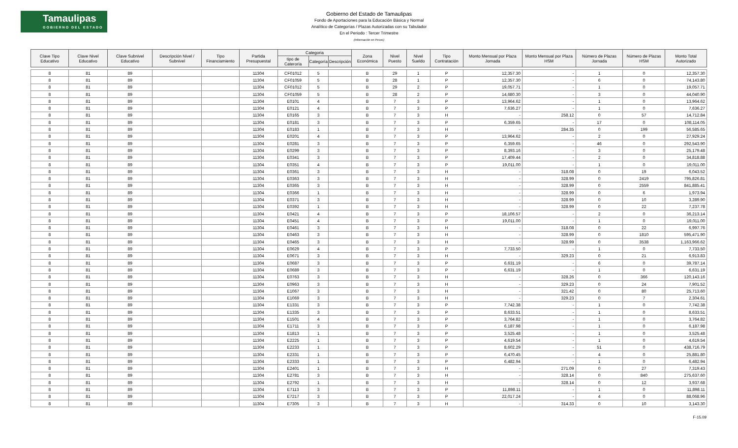Tamaulipas
GOBIERNO DEL ESTADO
Gobierno del Estado de Tamaulipas
Fondo de Aportaciones para la Educación Básica y Normal
Analítico de Categorías / Plazas Autorizadas con su Tabulador
En el Periodo : Tercer Trimestre
(Información en Pesos)
| Clave Tipo Educativo | Clave Nivel Educativo | Clave Subnivel Educativo | Descripción Nivel / Subnivel | Tipo Financiamiento | Partida Presupuestal | Categoria | | | Zona Económica | Nivel Puesto | Nivel Sueldo | Tipo Contratación | Monto Mensual por Plaza Jornada | Monto Mensual por Plaza HSM | Número de Plazas Jornada | Número de Plazas HSM | Monto Total Autorizado |
| --- | --- | --- | --- | --- | --- | --- | --- | --- | --- | --- | --- | --- | --- | --- | --- | --- | --- |
| | | | | | | tipo de Caterоría | Categoría | Descripción | | | | | | | | | |
| 8 | 81 | 89 | | | 11304 | CF01012 | 5 | | B | 29 | 1 | P | 12,357.30 | - | 1 | 0 | 12,357.30 |
| 8 | 81 | 89 | | | 11304 | CF01059 | 5 | | B | 28 | 1 | P | 12,357.30 | - | 6 | 0 | 74,143.80 |
| 8 | 81 | 89 | | | 11304 | CF01012 | 5 | | B | 29 | 2 | P | 19,057.71 | - | 1 | 0 | 19,057.71 |
| 8 | 81 | 89 | | | 11304 | CF01059 | 5 | | B | 28 | 2 | P | 14,680.30 | - | 3 | 0 | 44,040.90 |
| 8 | 81 | 89 | | | 11304 | E0101 | 4 | | B | 7 | 3 | P | 13,964.62 | - | 1 | 0 | 13,964.62 |
| 8 | 81 | 89 | | | 11304 | E0121 | 4 | | B | 7 | 3 | P | 7,636.27 | - | 1 | 0 | 7,636.27 |
| 8 | 81 | 89 | | | 11304 | E0165 | 3 | | B | 7 | 3 | H | - | 258.12 | 0 | 57 | 14,712.84 |
| 8 | 81 | 89 | | | 11304 | E0181 | 3 | | B | 7 | 3 | P | 6,359.65 | - | 17 | 0 | 108,114.05 |
| 8 | 81 | 89 | | | 11304 | E0183 | 1 | | B | 7 | 3 | H | - | 284.35 | 0 | 199 | 56,585.65 |
| 8 | 81 | 89 | | | 11304 | E0201 | 4 | | B | 7 | 3 | P | 13,964.62 | - | 2 | 0 | 27,929.24 |
| 8 | 81 | 89 | | | 11304 | E0281 | 3 | | B | 7 | 3 | P | 6,359.65 | - | 46 | 0 | 292,543.90 |
| 8 | 81 | 89 | | | 11304 | E0299 | 3 | | B | 7 | 3 | P | 8,393.16 | - | 3 | 0 | 25,179.48 |
| 8 | 81 | 89 | | | 11304 | E0341 | 3 | | B | 7 | 3 | P | 17,409.44 | - | 2 | 0 | 34,818.88 |
| 8 | 81 | 89 | | | 11304 | E0351 | 4 | | B | 7 | 3 | P | 19,011.00 | - | 1 | 0 | 19,011.00 |
| 8 | 81 | 89 | | | 11304 | E0361 | 3 | | B | 7 | 3 | H | - | 318.08 | 0 | 19 | 6,043.52 |
| 8 | 81 | 89 | | | 11304 | E0363 | 3 | | B | 7 | 3 | H | - | 328.99 | 0 | 2419 | 795,826.81 |
| 8 | 81 | 89 | | | 11304 | E0365 | 3 | | B | 7 | 3 | H | - | 328.99 | 0 | 2559 | 841,885.41 |
| 8 | 81 | 89 | | | 11304 | E0366 | 1 | | B | 7 | 3 | H | - | 328.99 | 0 | 6 | 1,973.94 |
| 8 | 81 | 89 | | | 11304 | E0371 | 3 | | B | 7 | 3 | H | - | 328.99 | 0 | 10 | 3,289.90 |
| 8 | 81 | 89 | | | 11304 | E0392 | 1 | | B | 7 | 3 | H | - | 328.99 | 0 | 22 | 7,237.78 |
| 8 | 81 | 89 | | | 11304 | E0421 | 4 | | B | 7 | 3 | P | 18,106.57 | - | 2 | 0 | 36,213.14 |
| 8 | 81 | 89 | | | 11304 | E0451 | 4 | | B | 7 | 3 | P | 19,011.00 | - | 1 | 0 | 19,011.00 |
| 8 | 81 | 89 | | | 11304 | E0461 | 3 | | B | 7 | 3 | H | - | 318.08 | 0 | 22 | 6,997.76 |
| 8 | 81 | 89 | | | 11304 | E0463 | 3 | | B | 7 | 3 | H | - | 328.99 | 0 | 1810 | 595,471.90 |
| 8 | 81 | 89 | | | 11304 | E0465 | 3 | | B | 7 | 3 | H | - | 328.99 | 0 | 3538 | 1,163,966.62 |
| 8 | 81 | 89 | | | 11304 | E0629 | 4 | | B | 7 | 3 | P | 7,733.50 | - | 1 | 0 | 7,733.50 |
| 8 | 81 | 89 | | | 11304 | E0671 | 3 | | B | 7 | 3 | H | - | 329.23 | 0 | 21 | 6,913.83 |
| 8 | 81 | 89 | | | 11304 | E0687 | 3 | | B | 7 | 3 | P | 6,631.19 | - | 6 | 0 | 39,787.14 |
| 8 | 81 | 89 | | | 11304 | E0689 | 3 | | B | 7 | 3 | P | 6,631.19 | - | 1 | 0 | 6,631.19 |
| 8 | 81 | 89 | | | 11304 | E0763 | 3 | | B | 7 | 3 | H | - | 328.26 | 0 | 366 | 120,143.16 |
| 8 | 81 | 89 | | | 11304 | E0963 | 3 | | B | 7 | 3 | H | - | 329.23 | 0 | 24 | 7,901.52 |
| 8 | 81 | 89 | | | 11304 | E1067 | 3 | | B | 7 | 3 | H | - | 321.42 | 0 | 80 | 25,713.60 |
| 8 | 81 | 89 | | | 11304 | E1069 | 3 | | B | 7 | 3 | H | - | 329.23 | 0 | 7 | 2,304.61 |
| 8 | 81 | 89 | | | 11304 | E1331 | 3 | | B | 7 | 3 | P | 7,742.38 | - | 1 | 0 | 7,742.38 |
| 8 | 81 | 89 | | | 11304 | E1335 | 3 | | B | 7 | 3 | P | 8,633.51 | - | 1 | 0 | 8,633.51 |
| 8 | 81 | 89 | | | 11304 | E1501 | 4 | | B | 7 | 3 | P | 3,764.82 | - | 1 | 0 | 3,764.82 |
| 8 | 81 | 89 | | | 11304 | E1711 | 3 | | B | 7 | 3 | P | 6,187.98 | - | 1 | 0 | 6,187.98 |
| 8 | 81 | 89 | | | 11304 | E1813 | 1 | | B | 7 | 3 | P | 3,525.48 | - | 1 | 0 | 3,525.48 |
| 8 | 81 | 89 | | | 11304 | E2225 | 1 | | B | 7 | 3 | P | 4,619.54 | - | 1 | 0 | 4,619.54 |
| 8 | 81 | 89 | | | 11304 | E2233 | 1 | | B | 7 | 3 | P | 8,602.29 | - | 51 | 0 | 438,716.79 |
| 8 | 81 | 89 | | | 11304 | E2331 | 1 | | B | 7 | 3 | P | 6,470.45 | - | 4 | 0 | 25,881.80 |
| 8 | 81 | 89 | | | 11304 | E2333 | 1 | | B | 7 | 3 | P | 6,482.94 | - | 1 | 0 | 6,482.94 |
| 8 | 81 | 89 | | | 11304 | E2401 | 1 | | B | 7 | 3 | H | - | 271.09 | 0 | 27 | 7,319.43 |
| 8 | 81 | 89 | | | 11304 | E2781 | 3 | | B | 7 | 3 | H | - | 328.14 | 0 | 840 | 275,637.60 |
| 8 | 81 | 89 | | | 11304 | E2792 | 1 | | B | 7 | 3 | H | - | 328.14 | 0 | 12 | 3,937.68 |
| 8 | 81 | 89 | | | 11304 | E7113 | 3 | | B | 7 | 3 | P | 11,898.11 | - | 1 | 0 | 11,898.11 |
| 8 | 81 | 89 | | | 11304 | E7217 | 3 | | B | 7 | 3 | P | 22,017.24 | - | 4 | 0 | 88,068.96 |
| 8 | 81 | 89 | | | 11304 | E7305 | 3 | | B | 7 | 3 | H | - | 314.33 | 0 | 10 | 3,143.30 |
F-15.09